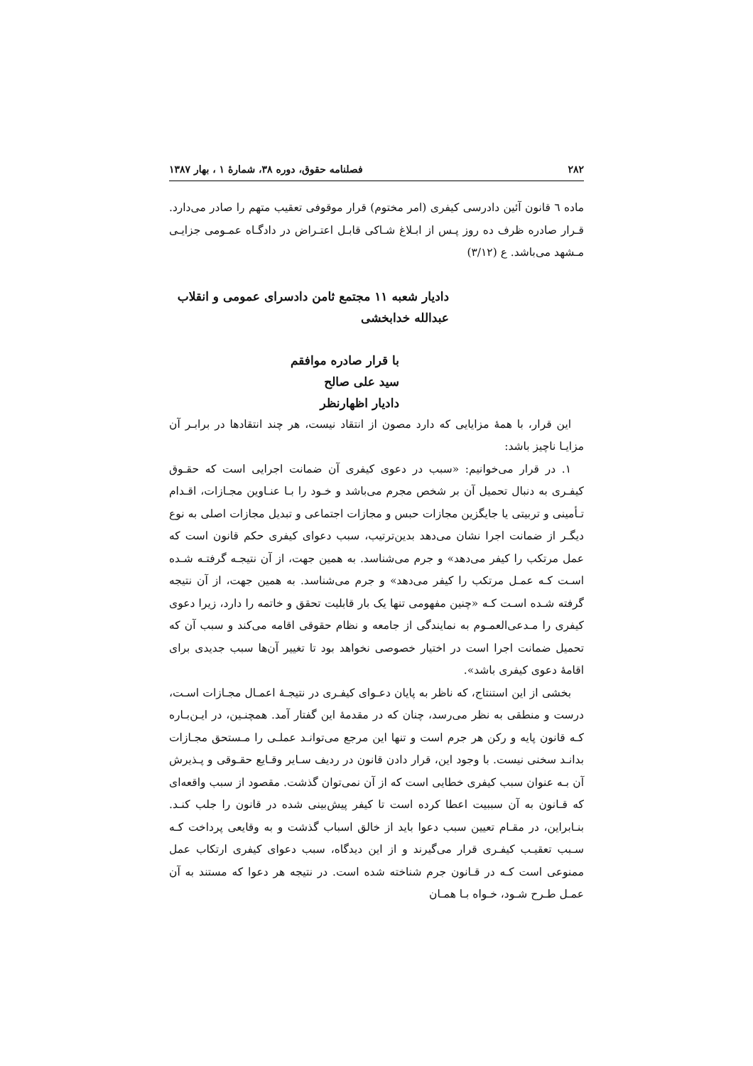۲۸۲ فصلنامه حقوق، دوره ۳۸، شمارهٔ ۱ ، بهار ۱۳۸۷
ماده ٦ قانون آئین دادرسی کیفری (امر مختوم) قرار موقوفی تعقیب متهم را صادر می‌دارد. قـرار صادره ظرف ده روز پـس از ابـلاغ شـاکی قابـل اعتـراض در دادگـاه عمـومی جزایـی مـشهد می‌باشد. ع (۳/۱۲)
دادیار شعبه ۱۱ مجتمع ثامن دادسرای عمومی و انقلاب
عبدالله خدابخشی
با قرار صادره موافقم
سید علی صالح
دادیار اظهارنظر
این قرار، با همهٔ مزایایی که دارد مصون از انتقاد نیست، هر چند انتقادها در برابـر آن مزایـا ناچیز باشد:
۱. در قرار می‌خوانیم: «سبب در دعوی کیفری آن ضمانت اجرایی است که حقـوق کیفـری به دنبال تحمیل آن بر شخص مجرم می‌باشد و خـود را بـا عنـاوین مجـازات، اقـدام تـأمینی و تربیتی یا جایگزین مجازات حبس و مجازات اجتماعی و تبدیل مجازات اصلی به نوع دیگـر از ضمانت اجرا نشان می‌دهد بدین‌ترتیب، سبب دعوای کیفری حکم قانون است که عمل مرتکب را کیفر می‌دهد» و جرم می‌شناسد. به همین جهت، از آن نتیجـه گرفتـه شـده اسـت کـه عمـل مرتکب را کیفر می‌دهد» و جرم می‌شناسد. به همین جهت، از آن نتیجه گرفته شـده اسـت کـه «چنین مفهومی تنها یک بار قابلیت تحقق و خاتمه را دارد، زیرا دعوی کیفری را مـدعی‌العمـوم به نمایندگی از جامعه و نظام حقوقی اقامه می‌کند و سبب آن که تحمیل ضمانت اجرا است در اختیار خصوصی نخواهد بود تا تغییر آن‌ها سبب جدیدی برای اقامهٔ دعوی کیفری باشد».
بخشی از این استنتاج، که ناظر به پایان دعـوای کیفـری در نتیجـهٔ اعمـال مجـازات اسـت، درست و منطقی به نظر می‌رسد، چنان که در مقدمهٔ این گفتار آمد. همچنـین، در ایـن‌بـاره کـه قانون پایه و رکن هر جرم است و تنها این مرجع می‌توانـد عملـی را مـستحق مجـازات بدانـد سخنی نیست. با وجود این، قرار دادن قانون در ردیف سـایر وقـایع حقـوقی و پـذیرش آن بـه عنوان سبب کیفری خطایی است که از آن نمی‌توان گذشت. مقصود از سبب واقعه‌ای که قـانون به آن سببیت اعطا کرده است تا کیفر پیش‌بینی شده در قانون را جلب کنـد. بنـابراین، در مقـام تعیین سبب دعوا باید از خالق اسباب گذشت و به وقایعی پرداخت کـه سـبب تعقیـب کیفـری قرار می‌گیرند و از این دیدگاه، سبب دعوای کیفری ارتکاب عمل ممنوعی است کـه در قـانون جرم شناخته شده است. در نتیجه هر دعوا که مستند به آن عمـل طـرح شـود، خـواه بـا همـان